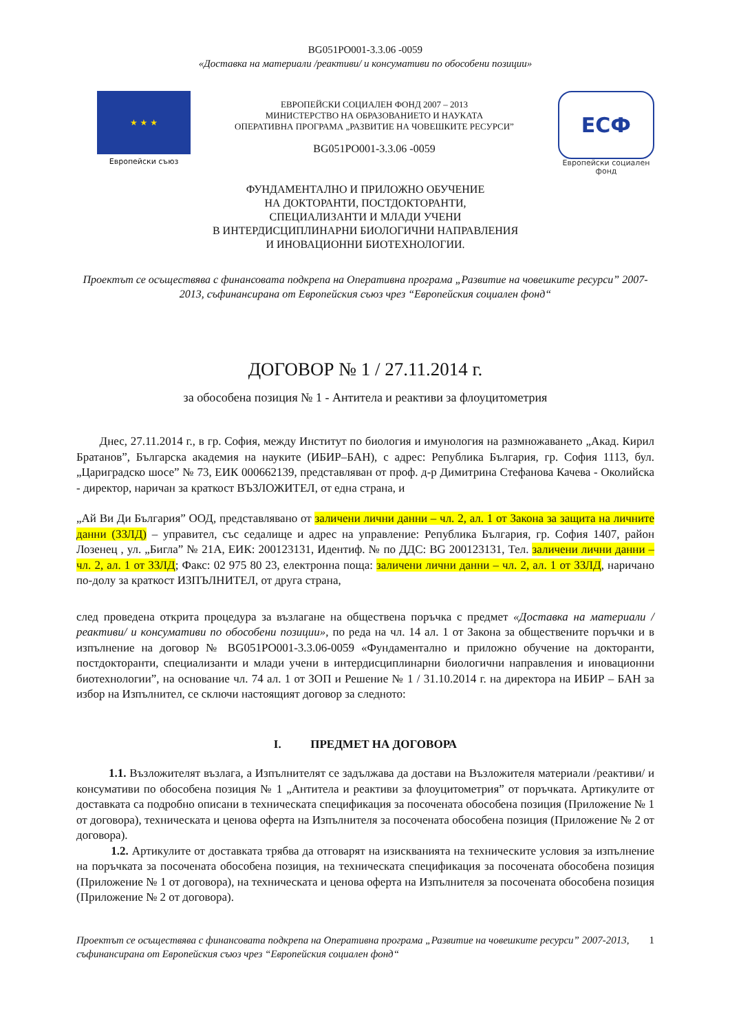BG051PO001-3.3.06 -0059
«Доставка на материали /реактиви/ и консумативи по обособени позиции»
★ ★ ★
Европейски съюз
ЕВРОПЕЙСКИ СОЦИАЛЕН ФОНД 2007 – 2013
МИНИСТЕРСТВО НА ОБРАЗОВАНИЕТО И НАУКАТА
ОПЕРАТИВНА ПРОГРАМА „РАЗВИТИЕ НА ЧОВЕШКИТЕ РЕСУРСИ”
BG051PO001-3.3.06 -0059
ЕСФ
Европейски социален фонд
ФУНДАМЕНТАЛНО И ПРИЛОЖНО ОБУЧЕНИЕ
НА ДОКТОРАНТИ, ПОСТДОКТОРАНТИ,
СПЕЦИАЛИЗАНТИ И МЛАДИ УЧЕНИ
В ИНТЕРДИСЦИПЛИНАРНИ БИОЛОГИЧНИ НАПРАВЛЕНИЯ
И ИНОВАЦИОННИ БИОТЕХНОЛОГИИ.
Проектът се осъществява с финансовата подкрепа на Оперативна програма „Развитие на човешките ресурси” 2007-2013, съфинансирана от Европейския съюз чрез “Европейския социален фонд“
ДОГОВОР № 1 / 27.11.2014 г.
за обособена позиция № 1 - Антитела и реактиви за флоуцитометрия
Днес, 27.11.2014 г., в гр. София, между Институт по биология и имунология на размножаването „Акад. Кирил Братанов”, Българска академия на науките (ИБИР–БАН), с адрес: Република България, гр. София 1113, бул. „Цариградско шосе” № 73, ЕИК 000662139, представляван от проф. д-р Димитрина Стефанова Качева - Околийска - директор, наричан за краткост ВЪЗЛОЖИТЕЛ, от една страна, и
„Ай Ви Ди България” ООД, представлявано от заличени лични данни – чл. 2, ал. 1 от Закона за защита на личните данни (ЗЗЛД) – управител, със седалище и адрес на управление: Република България, гр. София 1407, район Лозенец , ул. „Бигла” № 21А, ЕИК: 200123131, Идентиф. № по ДДС: BG 200123131, Тел. заличени лични данни – чл. 2, ал. 1 от ЗЗЛД; Факс: 02 975 80 23, електронна поща: заличени лични данни – чл. 2, ал. 1 от ЗЗЛД, наричано по-долу за краткост ИЗПЪЛНИТЕЛ, от друга страна,
след проведена открита процедура за възлагане на обществена поръчка с предмет «Доставка на материали /реактиви/ и консумативи по обособени позиции», по реда на чл. 14 ал. 1 от Закона за обществените поръчки и в изпълнение на договор № BG051PO001-3.3.06-0059 «Фундаментално и приложно обучение на докторанти, постдокторанти, специализанти и млади учени в интердисциплинарни биологични направления и иновационни биотехнологии”, на основание чл. 74 ал. 1 от ЗОП и Решение № 1 / 31.10.2014 г. на директора на ИБИР – БАН за избор на Изпълнител, се сключи настоящият договор за следното:
I. ПРЕДМЕТ НА ДОГОВОРА
1.1. Възложителят възлага, а Изпълнителят се задължава да достави на Възложителя материали /реактиви/ и консумативи по обособена позиция № 1 „Антитела и реактиви за флоуцитометрия” от поръчката. Артикулите от доставката са подробно описани в техническата спецификация за посочената обособена позиция (Приложение № 1 от договора), техническата и ценова оферта на Изпълнителя за посочената обособена позиция (Приложение № 2 от договора).
1.2. Артикулите от доставката трябва да отговарят на изискванията на техническите условия за изпълнение на поръчката за посочената обособена позиция, на техническата спецификация за посочената обособена позиция (Приложение № 1 от договора), на техническата и ценова оферта на Изпълнителя за посочената обособена позиция (Приложение № 2 от договора).
Проектът се осъществява с финансовата подкрепа на Оперативна програма „Развитие на човешките ресурси” 2007-2013, съфинансирана от Европейския съюз чрез “Европейския социален фонд“
1